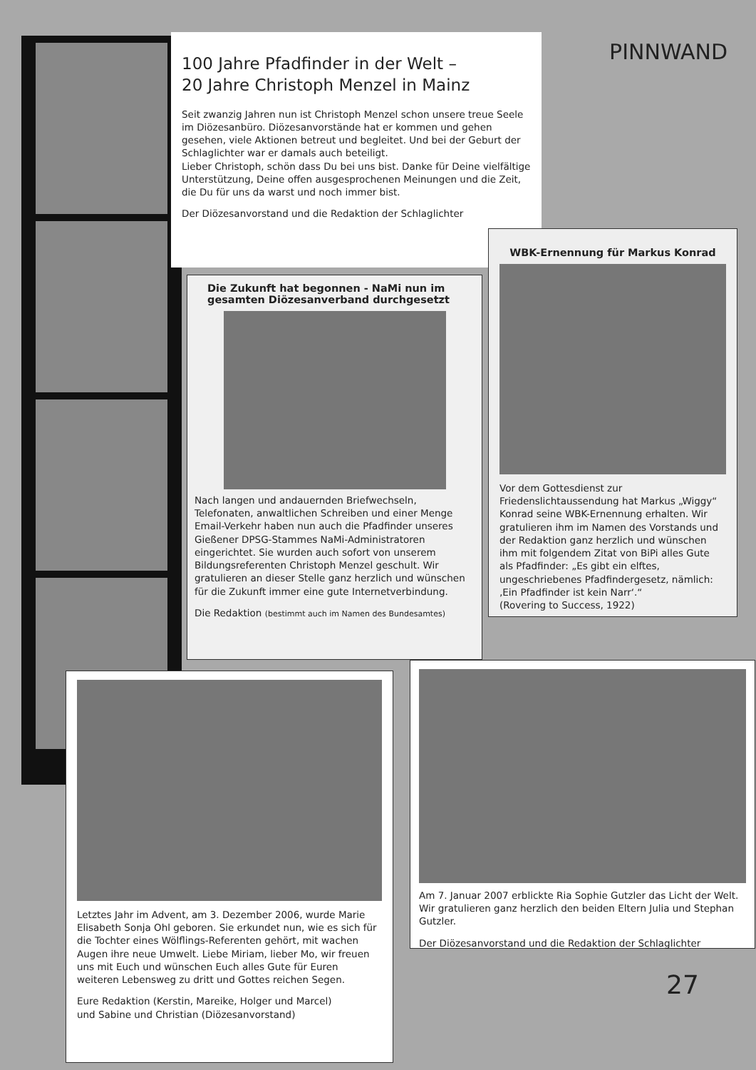PINNWAND
100 Jahre Pfadfinder in der Welt –
20 Jahre Christoph Menzel in Mainz
Seit zwanzig Jahren nun ist Christoph Menzel schon unsere treue Seele im Diözesanbüro. Diözesanvorstände hat er kommen und gehen gesehen, viele Aktionen betreut und begleitet. Und bei der Geburt der Schlaglichter war er damals auch beteiligt.
Lieber Christoph, schön dass Du bei uns bist. Danke für Deine vielfältige Unterstützung, Deine offen ausgesprochenen Meinungen und die Zeit, die Du für uns da warst und noch immer bist.
Der Diözesanvorstand und die Redaktion der Schlaglichter
Die Zukunft hat begonnen - NaMi nun im gesamten Diözesanverband durchgesetzt
Nach langen und andauernden Briefwechseln, Telefonaten, anwaltlichen Schreiben und einer Menge Email-Verkehr haben nun auch die Pfadfinder unseres Gießener DPSG-Stammes NaMi-Administratoren eingerichtet. Sie wurden auch sofort von unserem Bildungsreferenten Christoph Menzel geschult. Wir gratulieren an dieser Stelle ganz herzlich und wünschen für die Zukunft immer eine gute Internetverbindung.
Die Redaktion (bestimmt auch im Namen des Bundesamtes)
WBK-Ernennung für Markus Konrad
Vor dem Gottesdienst zur Friedenslichtaussendung hat Markus „Wiggy“ Konrad seine WBK-Ernennung erhalten. Wir gratulieren ihm im Namen des Vorstands und der Redaktion ganz herzlich und wünschen ihm mit folgendem Zitat von BiPi alles Gute als Pfadfinder: „Es gibt ein elftes, ungeschriebenes Pfadfindergesetz, nämlich: ‚Ein Pfadfinder ist kein Narr‘.“
(Rovering to Success, 1922)
Letztes Jahr im Advent, am 3. Dezember 2006, wurde Marie Elisabeth Sonja Ohl geboren. Sie erkundet nun, wie es sich für die Tochter eines Wölflings-Referenten gehört, mit wachen Augen ihre neue Umwelt. Liebe Miriam, lieber Mo, wir freuen uns mit Euch und wünschen Euch alles Gute für Euren weiteren Lebensweg zu dritt und Gottes reichen Segen.
Eure Redaktion (Kerstin, Mareike, Holger und Marcel)
und Sabine und Christian (Diözesanvorstand)
Am 7. Januar 2007 erblickte Ria Sophie Gutzler das Licht der Welt. Wir gratulieren ganz herzlich den beiden Eltern Julia und Stephan Gutzler.
Der Diözesanvorstand und die Redaktion der Schlaglichter
27